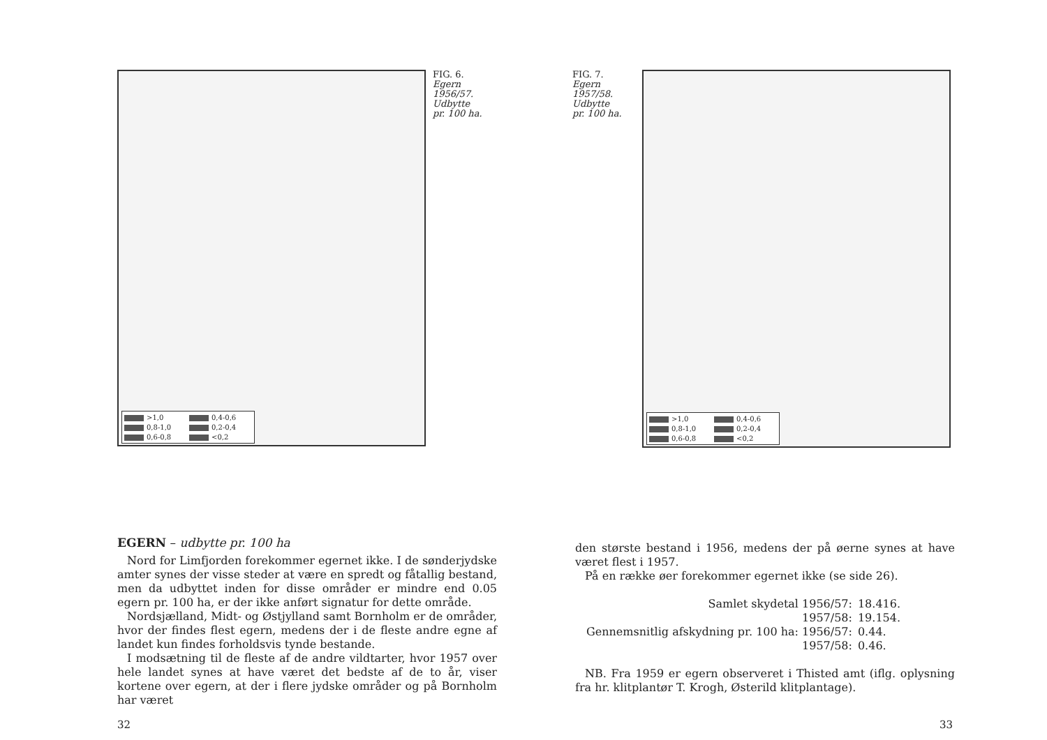>1,0 0,4-0,6 0,8-1,0 0,2-0,4 0,6-0,8 <0,2
FIG. 6.
Egern
1956/57.
Udbytte
pr. 100 ha.
EGERN – udbytte pr. 100 ha
Nord for Limfjorden forekommer egernet ikke. I de sønderjydske amter synes der visse steder at være en spredt og fåtallig bestand, men da udbyttet inden for disse områder er mindre end 0.05 egern pr. 100 ha, er der ikke anført signatur for dette område.
Nordsjælland, Midt- og Østjylland samt Bornholm er de områder, hvor der findes flest egern, medens der i de fleste andre egne af landet kun findes forholdsvis tynde bestande.
I modsætning til de fleste af de andre vildtarter, hvor 1957 over hele landet synes at have været det bedste af de to år, viser kortene over egern, at der i flere jydske områder og på Bornholm har været
32
FIG. 7.
Egern
1957/58.
Udbytte
pr. 100 ha.
>1,0 0,4-0,6 0,8-1,0 0,2-0,4 0,6-0,8 <0,2
den største bestand i 1956, medens der på øerne synes at have været flest i 1957.
På en række øer forekommer egernet ikke (se side 26).
| Samlet skydetal 1956/57: | 18.416. |
| 1957/58: | 19.154. |
| Gennemsnitlig afskydning pr. 100 ha: 1956/57: | 0.44. |
| 1957/58: | 0.46. |
NB. Fra 1959 er egern observeret i Thisted amt (iflg. oplysning fra hr. klitplantør T. Krogh, Østerild klitplantage).
33